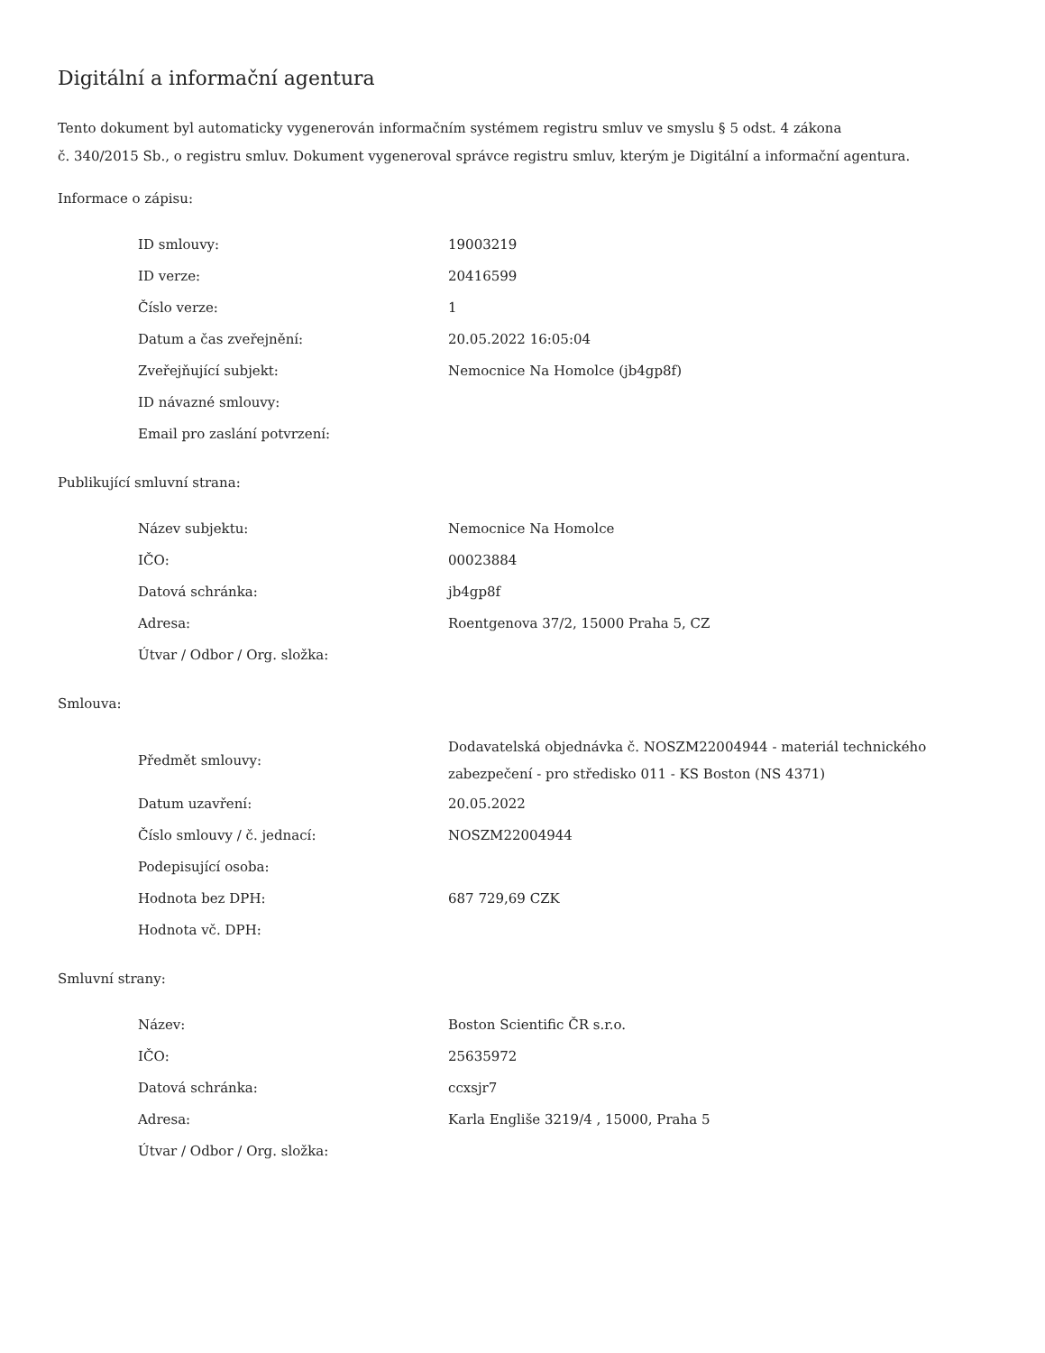Digitální a informační agentura
Tento dokument byl automaticky vygenerován informačním systémem registru smluv ve smyslu § 5 odst. 4 zákona
č. 340/2015 Sb., o registru smluv. Dokument vygeneroval správce registru smluv, kterým je Digitální a informační agentura.
Informace o zápisu:
| ID smlouvy: | 19003219 |
| ID verze: | 20416599 |
| Číslo verze: | 1 |
| Datum a čas zveřejnění: | 20.05.2022 16:05:04 |
| Zveřejňující subjekt: | Nemocnice Na Homolce (jb4gp8f) |
| ID návazné smlouvy: | |
| Email pro zaslání potvrzení: | |
Publikující smluvní strana:
| Název subjektu: | Nemocnice Na Homolce |
| IČO: | 00023884 |
| Datová schránka: | jb4gp8f |
| Adresa: | Roentgenova 37/2, 15000 Praha 5, CZ |
| Útvar / Odbor / Org. složka: | |
Smlouva:
| Předmět smlouvy: | Dodavatelská objednávka č. NOSZM22004944 - materiál technického zabezpečení - pro středisko 011 - KS Boston (NS 4371) |
| Datum uzavření: | 20.05.2022 |
| Číslo smlouvy / č. jednací: | NOSZM22004944 |
| Podepisující osoba: | |
| Hodnota bez DPH: | 687 729,69 CZK |
| Hodnota vč. DPH: | |
Smluvní strany:
| Název: | Boston Scientific ČR s.r.o. |
| IČO: | 25635972 |
| Datová schránka: | ccxsjr7 |
| Adresa: | Karla Engliše 3219/4 , 15000, Praha 5 |
| Útvar / Odbor / Org. složka: | |